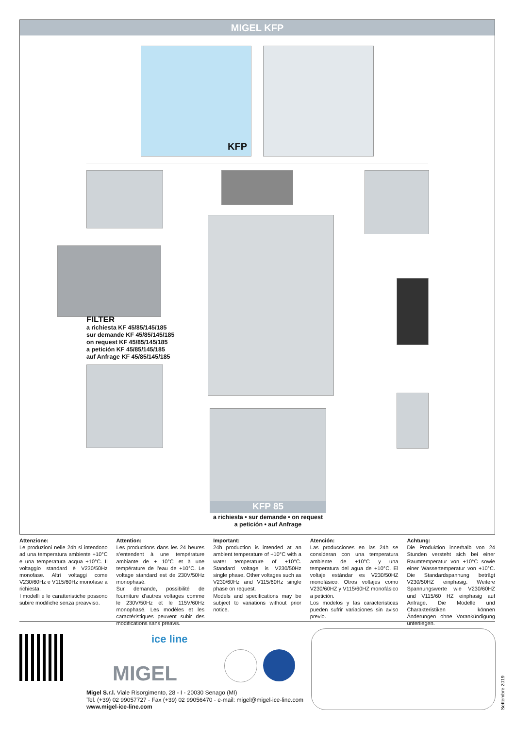MIGEL KFP
KFP
FILTER
a richiesta KF 45/85/145/185
sur demande KF 45/85/145/185
on request KF 45/85/145/185
a petición KF 45/85/145/185
auf Anfrage KF 45/85/145/185
KFP 85
a richiesta • sur demande • on request
a petición • auf Anfrage
Attenzione:
Le produzioni nelle 24h si intendono ad una temperatura ambiente +10°C e una temperatura acqua +10°C. Il voltaggio standard è V230/50Hz monofase. Altri voltaggi come V230/60Hz e V115/60Hz monofase a richiesta.
I modelli e le caratteristiche possono subire modifiche senza preavviso.
Attention:
Les productions dans les 24 heures s’entendent à une température ambiante de + 10°C et à une température de l’eau de +10°C. Le voltage standard est de 230V/50Hz monophasé.
Sur demande, possibilité de fourniture d’autres voltages comme le 230V/50Hz et le 115V/60Hz monophasé. Les modèles et les caractéristiques peuvent subir des modifications sans préavis.
Important:
24h production is intended at an ambient temperature of +10°C with a water temperature of +10°C. Standard voltage is V230/50Hz single phase. Other voltages such as V230/60Hz and V115/60Hz single phase on request.
Models and specifications may be subject to variations without prior notice.
Atención:
Las producciones en las 24h se consideran con una temperatura ambiente de +10°C y una temperatura del agua de +10°C. El voltaje estándar es V230/50HZ monofásico. Otros voltajes como V230/60HZ y V115/60HZ monofásico a petición.
Los modelos y las características pueden sufrir variaciones sin aviso previo.
Achtung:
Die Produktion innerhalb von 24 Stunden versteht sich bei einer Raumtemperatur von +10°C sowie einer Wassertemperatur von +10°C. Die Standardspannung beträgt V230/50HZ einphasig. Weitere Spannungswerte wie V230/60HZ und V115/60 HZ einphasig auf Anfrage. Die Modelle und Charakteristiken können Änderungen ohne Vorankündigung unterliegen.
ice line
MIGEL
Migel S.r.l. Viale Risorgimento, 28 - I - 20030 Senago (MI)
Tel. (+39) 02 99057727 - Fax (+39) 02 99056470 - e-mail: migel@migel-ice-line.com
www.migel-ice-line.com
Settembre 2019